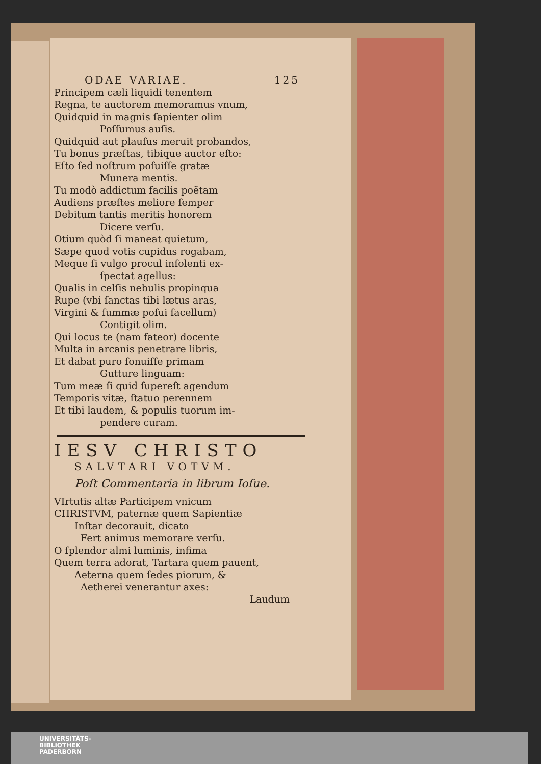ODAE VARIAE. 125
Principem cæli liquidi tenentem
Regna, te auctorem memoramus vnum,
Quidquid in magnis ſapienter olim
Poſſumus auſis.
Quidquid aut plauſus meruit probandos,
Tu bonus præſtas, tibique auctor eſto:
Eſto ſed noſtrum poſuiſſe gratæ
Munera mentis.
Tu modò addictum facilis poëtam
Audiens præſtes meliore ſemper
Debitum tantis meritis honorem
Dicere verſu.
Otium quòd ſi maneat quietum,
Sæpe quod votis cupidus rogabam,
Meque ſi vulgo procul inſolenti ex-
ſpectat agellus:
Qualis in celſis nebulis propinqua
Rupe (vbi ſanctas tibi lætus aras,
Virgini & ſummæ poſui ſacellum)
Contigit olim.
Qui locus te (nam fateor) docente
Multa in arcanis penetrare libris,
Et dabat puro ſonuiſſe primam
Gutture linguam:
Tum meæ ſi quid ſupereſt agendum
Temporis vitæ, ſtatuo perennem
Et tibi laudem, & populis tuorum im-
pendere curam.
IESV CHRISTO
SALVTARI VOTVM.
Poſt Commentaria in librum Ioſue.
VIrtutis altæ Participem vnicum
CHRISTVM, paternæ quem Sapientiæ
Inſtar decorauit, dicato
Fert animus memorare verſu.
O ſplendor almi luminis, infima
Quem terra adorat, Tartara quem pauent,
Aeterna quem ſedes piorum, &
Aetherei venerantur axes:
Laudum
UNIVERSITÄTS-
BIBLIOTHEK
PADERBORN